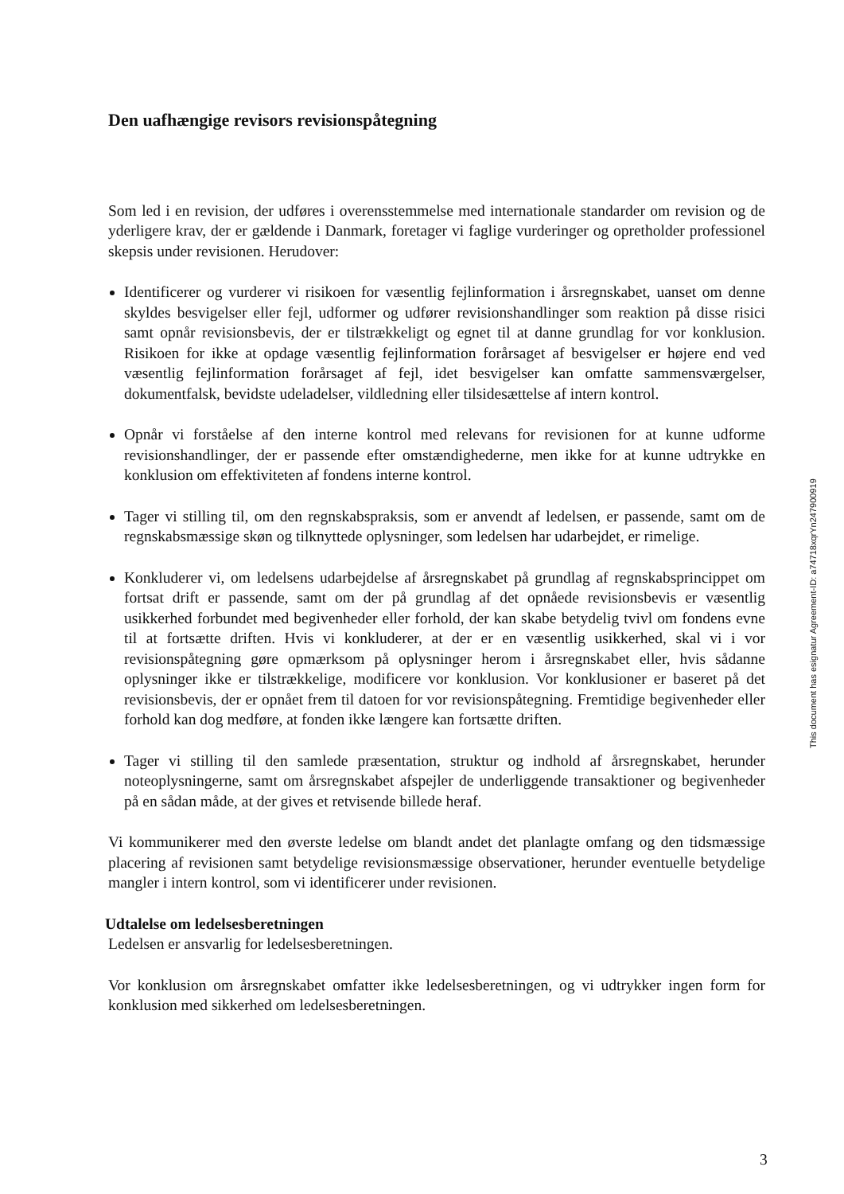Den uafhængige revisors revisionspåtegning
Som led i en revision, der udføres i overensstemmelse med internationale standarder om revision og de yderligere krav, der er gældende i Danmark, foretager vi faglige vurderinger og opretholder professionel skepsis under revisionen. Herudover:
Identificerer og vurderer vi risikoen for væsentlig fejlinformation i årsregnskabet, uanset om denne skyldes besvigelser eller fejl, udformer og udfører revisionshandlinger som reaktion på disse risici samt opnår revisionsbevis, der er tilstrækkeligt og egnet til at danne grundlag for vor konklusion. Risikoen for ikke at opdage væsentlig fejlinformation forårsaget af besvigelser er højere end ved væsentlig fejlinformation forårsaget af fejl, idet besvigelser kan omfatte sammensværgelser, dokumentfalsk, bevidste udeladelser, vildledning eller tilsidesættelse af intern kontrol.
Opnår vi forståelse af den interne kontrol med relevans for revisionen for at kunne udforme revisionshandlinger, der er passende efter omstændighederne, men ikke for at kunne udtrykke en konklusion om effektiviteten af fondens interne kontrol.
Tager vi stilling til, om den regnskabspraksis, som er anvendt af ledelsen, er passende, samt om de regnskabsmæssige skøn og tilknyttede oplysninger, som ledelsen har udarbejdet, er rimelige.
Konkluderer vi, om ledelsens udarbejdelse af årsregnskabet på grundlag af regnskabsprincippet om fortsat drift er passende, samt om der på grundlag af det opnåede revisionsbevis er væsentlig usikkerhed forbundet med begivenheder eller forhold, der kan skabe betydelig tvivl om fondens evne til at fortsætte driften. Hvis vi konkluderer, at der er en væsentlig usikkerhed, skal vi i vor revisionspåtegning gøre opmærksom på oplysninger herom i årsregnskabet eller, hvis sådanne oplysninger ikke er tilstrækkelige, modificere vor konklusion. Vor konklusioner er baseret på det revisionsbevis, der er opnået frem til datoen for vor revisionspåtegning. Fremtidige begivenheder eller forhold kan dog medføre, at fonden ikke længere kan fortsætte driften.
Tager vi stilling til den samlede præsentation, struktur og indhold af årsregnskabet, herunder noteoplysningerne, samt om årsregnskabet afspejler de underliggende transaktioner og begivenheder på en sådan måde, at der gives et retvisende billede heraf.
Vi kommunikerer med den øverste ledelse om blandt andet det planlagte omfang og den tidsmæssige placering af revisionen samt betydelige revisionsmæssige observationer, herunder eventuelle betydelige mangler i intern kontrol, som vi identificerer under revisionen.
Udtalelse om ledelsesberetningen
Ledelsen er ansvarlig for ledelsesberetningen.
Vor konklusion om årsregnskabet omfatter ikke ledelsesberetningen, og vi udtrykker ingen form for konklusion med sikkerhed om ledelsesberetningen.
This document has esignatur Agreement-ID: a74718xqrYn247900919
3